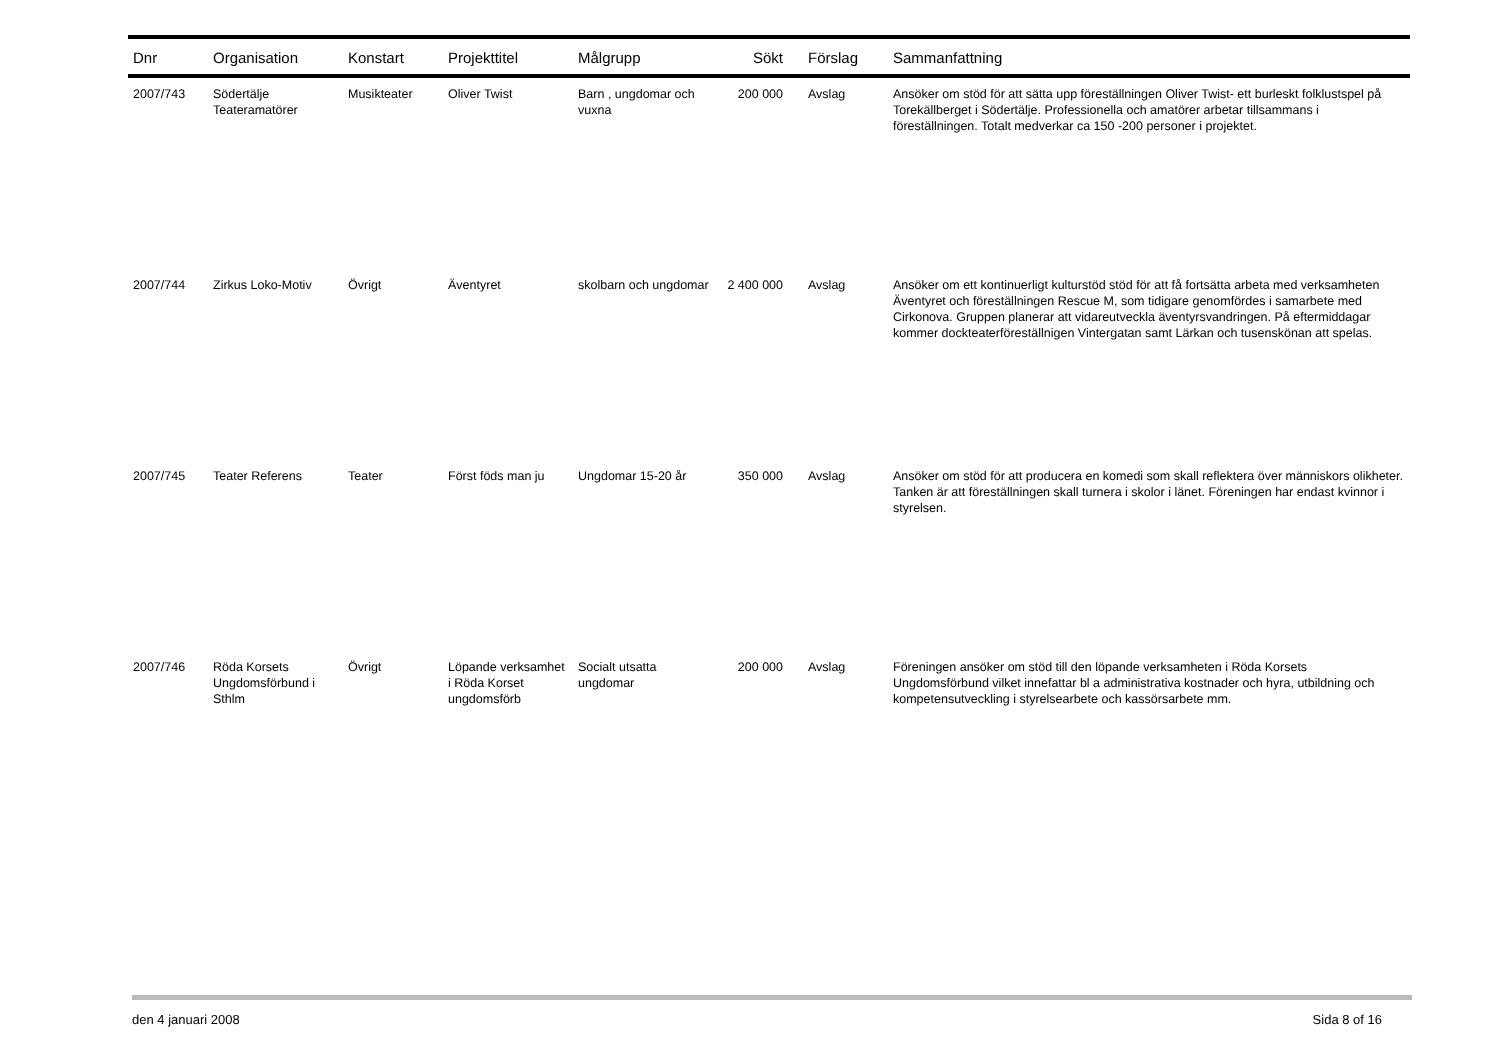| Dnr | Organisation | Konstart | Projekttitel | Målgrupp | Sökt | Förslag | Sammanfattning |
| --- | --- | --- | --- | --- | --- | --- | --- |
| 2007/743 | Södertälje Teateramatörer | Musikteater | Oliver Twist | Barn , ungdomar och vuxna | 200 000 | Avslag | Ansöker om stöd för att sätta upp föreställningen Oliver Twist- ett burleskt folklustspel på Torekällberget i Södertälje. Professionella och amatörer arbetar tillsammans i föreställningen. Totalt medverkar ca 150 -200 personer i projektet. |
| 2007/744 | Zirkus Loko-Motiv | Övrigt | Äventyret | skolbarn och ungdomar | 2 400 000 | Avslag | Ansöker om ett kontinuerligt kulturstöd stöd för att få fortsätta arbeta med verksamheten Äventyret och föreställningen Rescue M, som tidigare genomfördes i samarbete med Cirkonova. Gruppen planerar att vidareutveckla äventyrsvandringen. På eftermiddagar kommer dockteaterföreställnigen Vintergatan samt Lärkan och tusenskönan att spelas. |
| 2007/745 | Teater Referens | Teater | Först föds man ju | Ungdomar 15-20 år | 350 000 | Avslag | Ansöker om stöd för att producera en komedi som skall reflektera över människors olikheter. Tanken är att föreställningen skall turnera i skolor i länet. Föreningen har endast kvinnor i styrelsen. |
| 2007/746 | Röda Korsets Ungdomsförbund i Sthlm | Övrigt | Löpande verksamhet i Röda Korset ungdomsförb | Socialt utsatta ungdomar | 200 000 | Avslag | Föreningen ansöker om stöd till den löpande verksamheten i Röda Korsets Ungdomsförbund vilket innefattar bl a administrativa kostnader och hyra, utbildning och kompetensutveckling i styrelsearbete och kassörsarbete mm. |
den 4 januari 2008 Sida 8 of 16